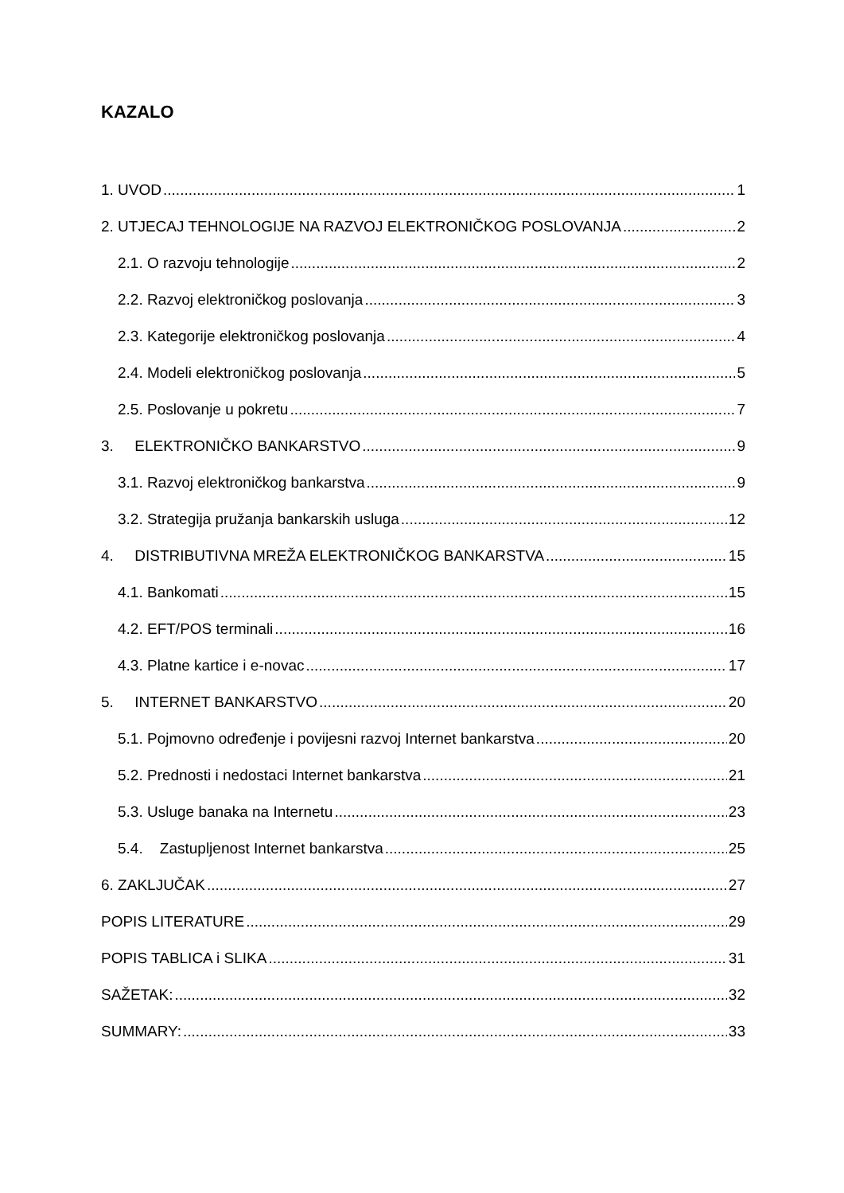KAZALO
1. UVOD 1
2. UTJECAJ TEHNOLOGIJE NA RAZVOJ ELEKTRONIČKOG POSLOVANJA 2
2.1. O razvoju tehnologije 2
2.2. Razvoj elektroničkog poslovanja 3
2.3. Kategorije elektroničkog poslovanja 4
2.4. Modeli elektroničkog poslovanja 5
2.5. Poslovanje u pokretu 7
3. ELEKTRONIČKO BANKARSTVO 9
3.1. Razvoj elektroničkog bankarstva 9
3.2. Strategija pružanja bankarskih usluga 12
4. DISTRIBUTIVNA MREŽA ELEKTRONIČKOG BANKARSTVA 15
4.1. Bankomati 15
4.2. EFT/POS terminali 16
4.3. Platne kartice i e-novac 17
5. INTERNET BANKARSTVO 20
5.1. Pojmovno određenje i povijesni razvoj Internet bankarstva 20
5.2. Prednosti i nedostaci Internet bankarstva 21
5.3. Usluge banaka na Internetu 23
5.4. Zastupljenost Internet bankarstva 25
6. ZAKLJUČAK 27
POPIS LITERATURE 29
POPIS TABLICA i SLIKA 31
SAŽETAK: 32
SUMMARY: 33